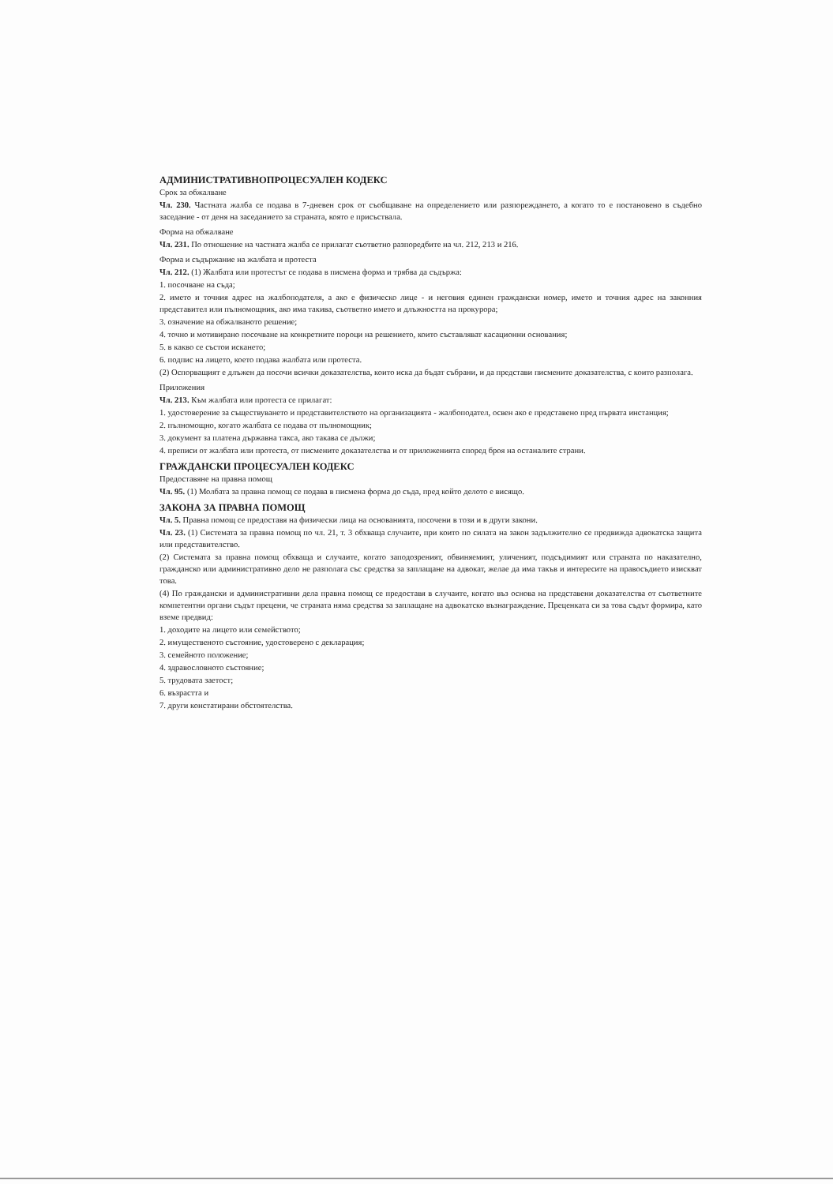АДМИНИСТРАТИВНОПРОЦЕСУАЛЕН КОДЕКС
Срок за обжалване
Чл. 230. Частната жалба се подава в 7-дневен срок от съобщаване на определението или разпореждането, а когато то е постановено в съдебно заседание - от деня на заседанието за страната, която е присъствала.
Форма на обжалване
Чл. 231. По отношение на частната жалба се прилагат съответно разпоредбите на чл. 212, 213 и 216.
Форма и съдържание на жалбата и протеста
Чл. 212. (1) Жалбата или протестът се подава в писмена форма и трябва да съдържа:
1. посочване на съда;
2. името и точния адрес на жалбоподателя, а ако е физическо лице - и неговия единен граждански номер, името и точния адрес на законния представител или пълномощник, ако има такива, съответно името и длъжността на прокурора;
3. означение на обжалваното решение;
4. точно и мотивирано посочване на конкретните пороци на решението, които съставляват касационни основания;
5. в какво се състои искането;
6. подпис на лицето, което подава жалбата или протеста.
(2) Оспорващият е длъжен да посочи всички доказателства, които иска да бъдат събрани, и да представи писмените доказателства, с които разполага.
Приложения
Чл. 213. Към жалбата или протеста се прилагат:
1. удостоверение за съществуването и представителството на организацията - жалбоподател, освен ако е представено пред първата инстанция;
2. пълномощно, когато жалбата се подава от пълномощник;
3. документ за платена държавна такса, ако такава се дължи;
4. преписи от жалбата или протеста, от писмените доказателства и от приложенията според броя на останалите страни.
ГРАЖДАНСКИ ПРОЦЕСУАЛЕН КОДЕКС
Предоставяне на правна помощ
Чл. 95. (1) Молбата за правна помощ се подава в писмена форма до съда, пред който делото е висящо.
ЗАКОНА ЗА ПРАВНА ПОМОЩ
Чл. 5. Правна помощ се предоставя на физически лица на основанията, посочени в този и в други закони.
Чл. 23. (1) Системата за правна помощ по чл. 21, т. 3 обхваща случаите, при които по силата на закон задължително се предвижда адвокатска защита или представителство.
(2) Системата за правна помощ обхваща и случаите, когато заподозреният, обвиняемият, уличеният, подсъдимият или страната по наказателно, гражданско или административно дело не разполага със средства за заплащане на адвокат, желае да има такъв и интересите на правосъдието изискват това.
(4) По граждански и административни дела правна помощ се предоставя в случаите, когато въз основа на представени доказателства от съответните компетентни органи съдът прецени, че страната няма средства за заплащане на адвокатско възнаграждение. Преценката си за това съдът формира, като вземе предвид:
1. доходите на лицето или семейството;
2. имущественото състояние, удостоверено с декларация;
3. семейното положение;
4. здравословното състояние;
5. трудовата заетост;
6. възрастта и
7. други констатирани обстоятелства.